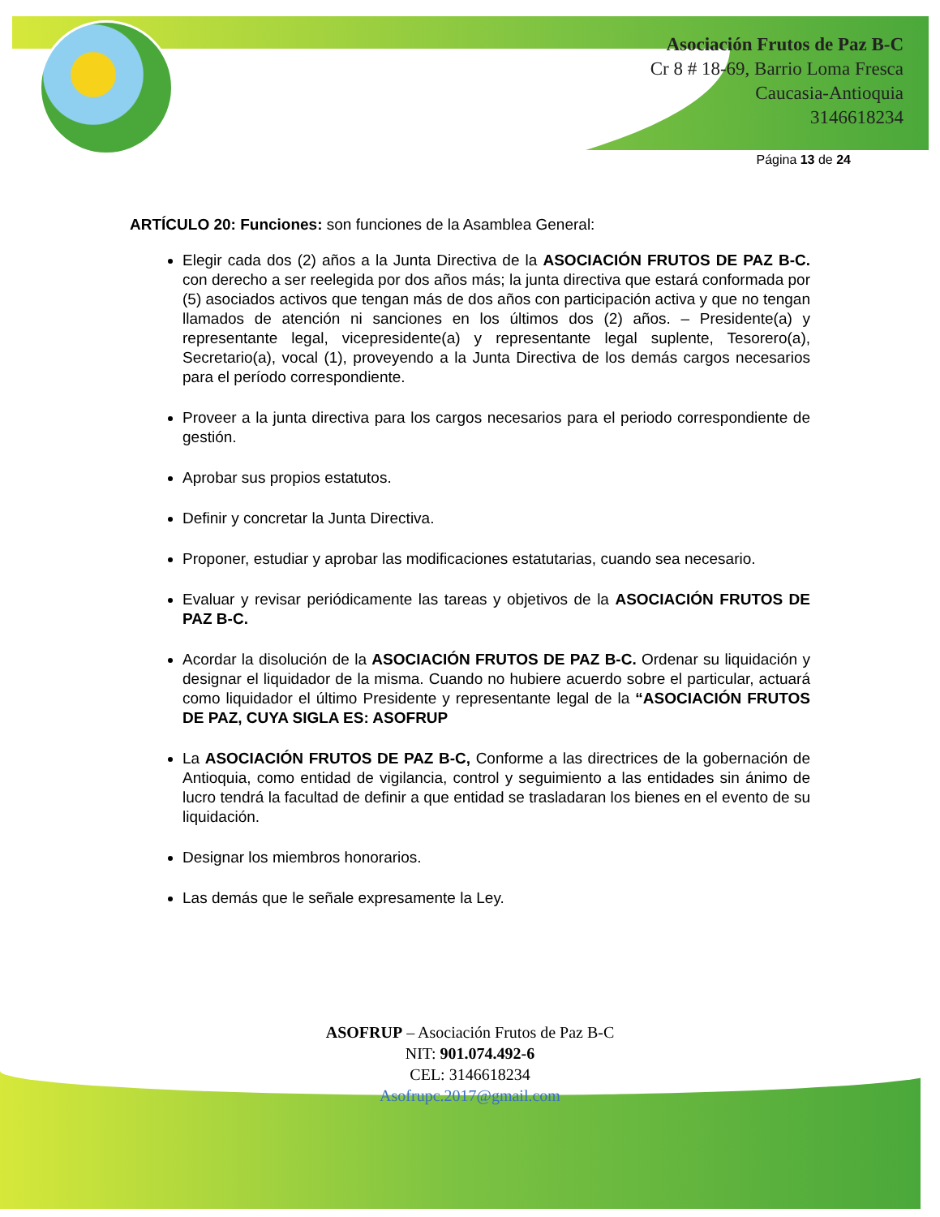Asociación Frutos de Paz B-C
Cr 8 # 18-69, Barrio Loma Fresca
Caucasia-Antioquia
3146618234
Página 13 de 24
ARTÍCULO 20: Funciones: son funciones de la Asamblea General:
Elegir cada dos (2) años a la Junta Directiva de la ASOCIACIÓN FRUTOS DE PAZ B-C. con derecho a ser reelegida por dos años más; la junta directiva que estará conformada por (5) asociados activos que tengan más de dos años con participación activa y que no tengan llamados de atención ni sanciones en los últimos dos (2) años. – Presidente(a) y representante legal, vicepresidente(a) y representante legal suplente, Tesorero(a), Secretario(a), vocal (1), proveyendo a la Junta Directiva de los demás cargos necesarios para el período correspondiente.
Proveer a la junta directiva para los cargos necesarios para el periodo correspondiente de gestión.
Aprobar sus propios estatutos.
Definir y concretar la Junta Directiva.
Proponer, estudiar y aprobar las modificaciones estatutarias, cuando sea necesario.
Evaluar y revisar periódicamente las tareas y objetivos de la ASOCIACIÓN FRUTOS DE PAZ B-C.
Acordar la disolución de la ASOCIACIÓN FRUTOS DE PAZ B-C. Ordenar su liquidación y designar el liquidador de la misma. Cuando no hubiere acuerdo sobre el particular, actuará como liquidador el último Presidente y representante legal de la “ASOCIACIÓN FRUTOS DE PAZ, CUYA SIGLA ES: ASOFRUP
La ASOCIACIÓN FRUTOS DE PAZ B-C, Conforme a las directrices de la gobernación de Antioquia, como entidad de vigilancia, control y seguimiento a las entidades sin ánimo de lucro tendrá la facultad de definir a que entidad se trasladaran los bienes en el evento de su liquidación.
Designar los miembros honorarios.
Las demás que le señale expresamente la Ley.
ASOFRUP – Asociación Frutos de Paz B-C
NIT: 901.074.492-6
CEL: 3146618234
Asofrupc.2017@gmail.com